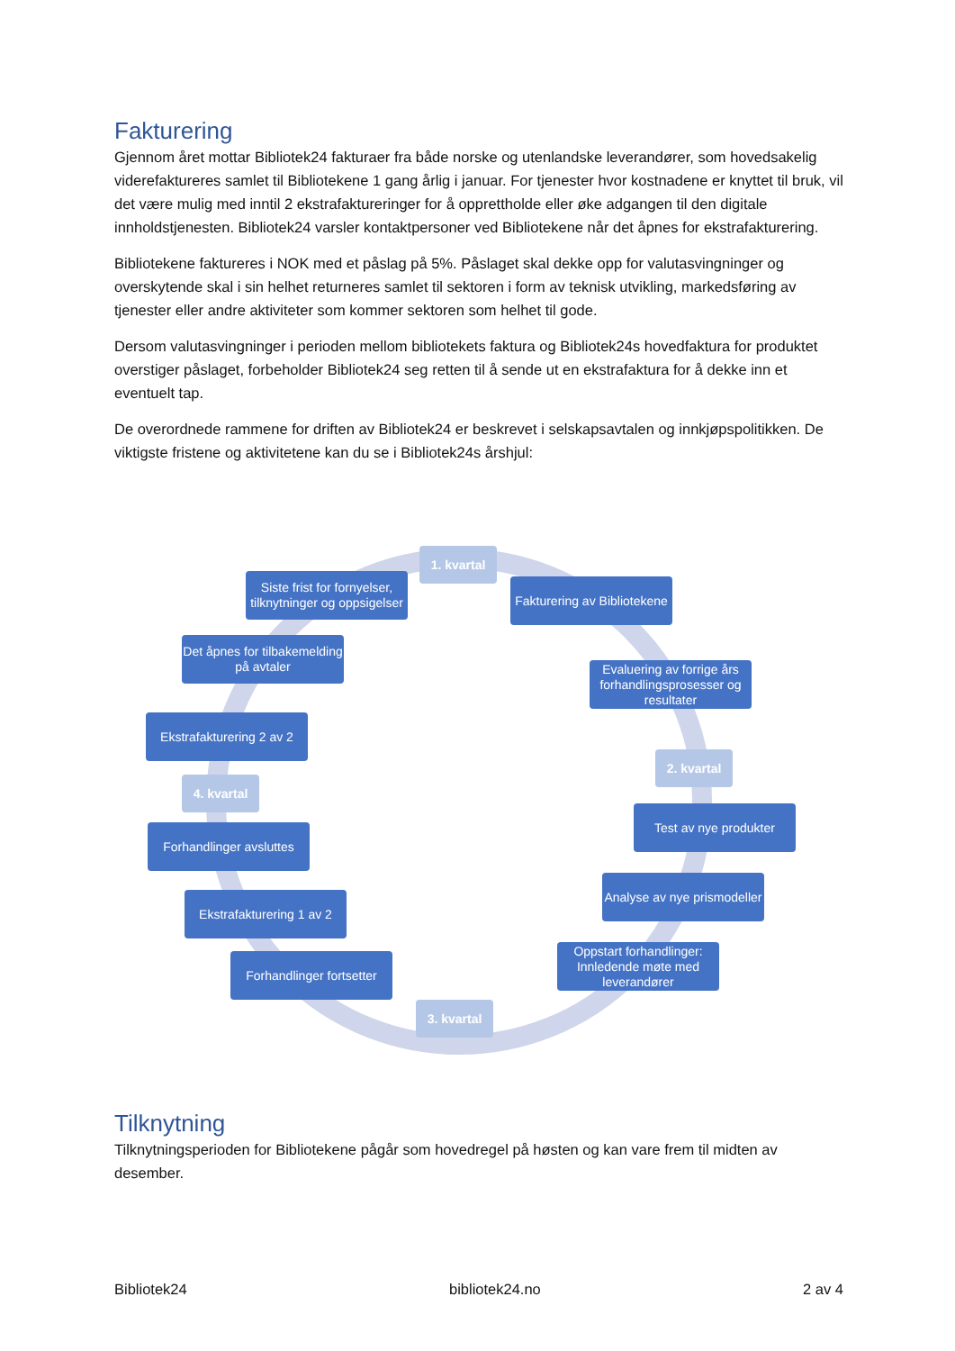Fakturering
Gjennom året mottar Bibliotek24 fakturaer fra både norske og utenlandske leverandører, som hovedsakelig viderefaktureres samlet til Bibliotekene 1 gang årlig i januar. For tjenester hvor kostnadene er knyttet til bruk, vil det være mulig med inntil 2 ekstrafaktureringer for å opprettholde eller øke adgangen til den digitale innholdstjenesten. Bibliotek24 varsler kontaktpersoner ved Bibliotekene når det åpnes for ekstrafakturering.
Bibliotekene faktureres i NOK med et påslag på 5%. Påslaget skal dekke opp for valutasvingninger og overskytende skal i sin helhet returneres samlet til sektoren i form av teknisk utvikling, markedsføring av tjenester eller andre aktiviteter som kommer sektoren som helhet til gode.
Dersom valutasvingninger i perioden mellom bibliotekets faktura og Bibliotek24s hovedfaktura for produktet overstiger påslaget, forbeholder Bibliotek24 seg retten til å sende ut en ekstrafaktura for å dekke inn et eventuelt tap.
De overordnede rammene for driften av Bibliotek24 er beskrevet i selskapsavtalen og innkjøpspolitikken. De viktigste fristene og aktivitetene kan du se i Bibliotek24s årshjul:
1. kvartal
Fakturering av Bibliotekene
Evaluering av forrige års forhandlingsprosesser og resultater
2. kvartal
Test av nye produkter
Analyse av nye prismodeller
Oppstart forhandlinger: Innledende møte med leverandører
3. kvartal
Forhandlinger fortsetter
Ekstrafakturering 1 av 2
Forhandlinger avsluttes
4. kvartal
Ekstrafakturering 2 av 2
Det åpnes for tilbakemelding på avtaler
Siste frist for fornyelser, tilknytninger og oppsigelser
Tilknytning
Tilknytningsperioden for Bibliotekene pågår som hovedregel på høsten og kan vare frem til midten av desember.
Bibliotek24 bibliotek24.no 2 av 4